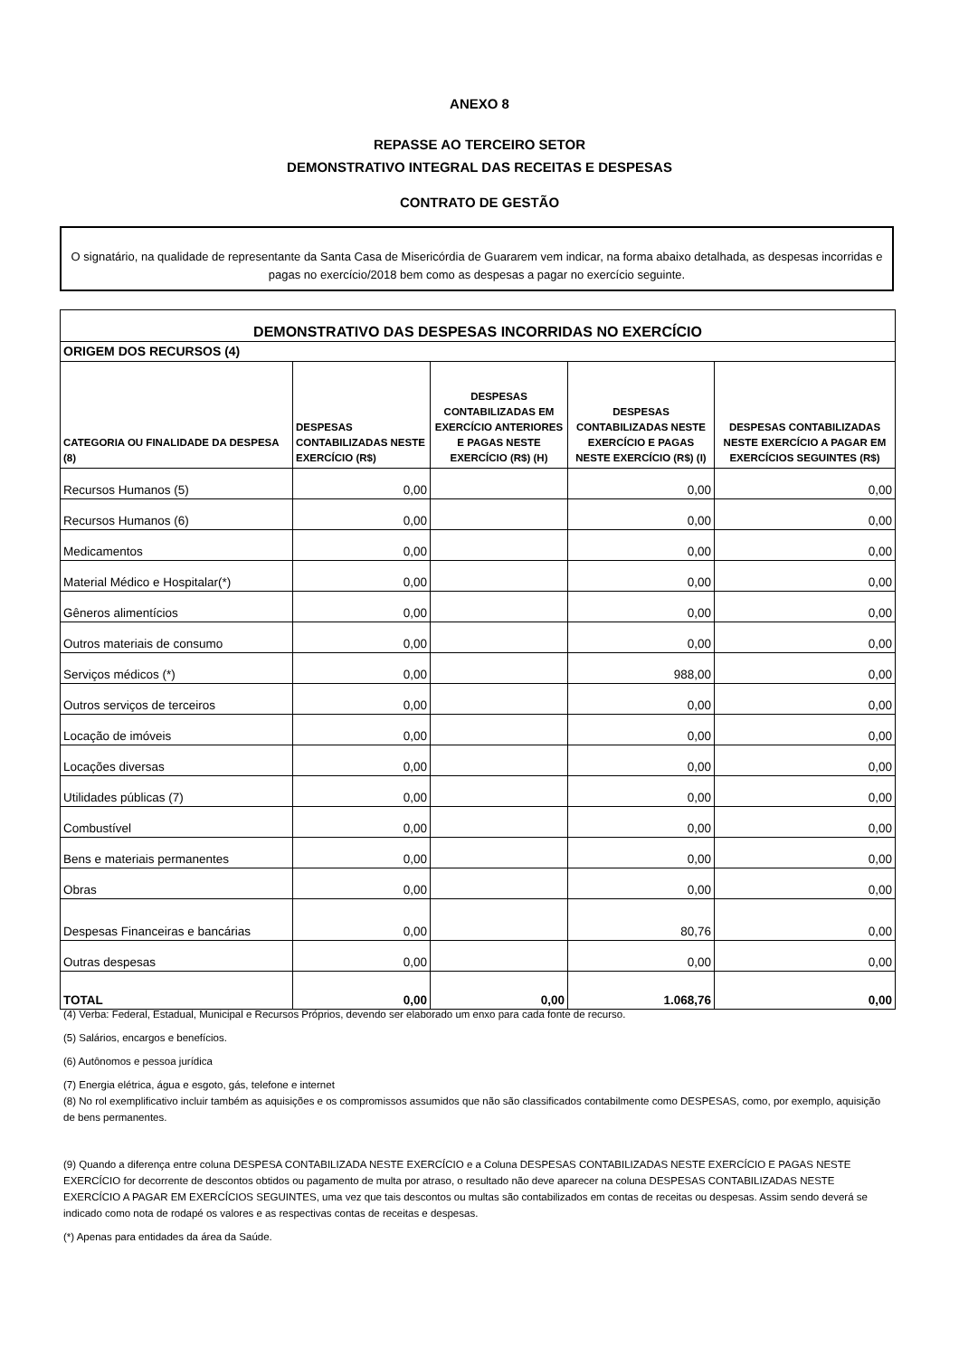ANEXO 8
REPASSE AO TERCEIRO SETOR
DEMONSTRATIVO INTEGRAL DAS RECEITAS E DESPESAS
CONTRATO DE GESTÃO
O signatário, na qualidade de representante da Santa Casa de Misericórdia de Guararem vem indicar, na forma abaixo detalhada, as despesas incorridas e pagas no exercício/2018 bem como as despesas a pagar no exercício seguinte.
| DEMONSTRATIVO DAS DESPESAS INCORRIDAS NO EXERCÍCIO | | | | |
| --- | --- | --- | --- | --- |
| ORIGEM DOS RECURSOS (4) | | | | |
| CATEGORIA OU FINALIDADE DA DESPESA (8) | DESPESAS CONTABILIZADAS NESTE EXERCÍCIO (R$) | DESPESAS CONTABILIZADAS EM EXERCÍCIO ANTERIORES E PAGAS NESTE EXERCÍCIO (R$) (H) | DESPESAS CONTABILIZADAS NESTE EXERCÍCIO E PAGAS NESTE EXERCÍCIO (R$) (I) | DESPESAS CONTABILIZADAS NESTE EXERCÍCIO A PAGAR EM EXERCÍCIOS SEGUINTES (R$) |
| Recursos Humanos (5) | 0,00 | | 0,00 | 0,00 |
| Recursos Humanos (6) | 0,00 | | 0,00 | 0,00 |
| Medicamentos | 0,00 | | 0,00 | 0,00 |
| Material Médico e Hospitalar(*) | 0,00 | | 0,00 | 0,00 |
| Gêneros alimentícios | 0,00 | | 0,00 | 0,00 |
| Outros materiais de consumo | 0,00 | | 0,00 | 0,00 |
| Serviços médicos (*) | 0,00 | | 988,00 | 0,00 |
| Outros serviços de terceiros | 0,00 | | 0,00 | 0,00 |
| Locação de imóveis | 0,00 | | 0,00 | 0,00 |
| Locações diversas | 0,00 | | 0,00 | 0,00 |
| Utilidades públicas (7) | 0,00 | | 0,00 | 0,00 |
| Combustível | 0,00 | | 0,00 | 0,00 |
| Bens e materiais permanentes | 0,00 | | 0,00 | 0,00 |
| Obras | 0,00 | | 0,00 | 0,00 |
| Despesas Financeiras e bancárias | 0,00 | | 80,76 | 0,00 |
| Outras despesas | 0,00 | | 0,00 | 0,00 |
| TOTAL | 0,00 | 0,00 | 1.068,76 | 0,00 |
(4) Verba: Federal, Estadual, Municipal e Recursos Próprios, devendo ser elaborado um enxo para cada fonte de recurso.
(5) Salários, encargos e benefícios.
(6) Autônomos e pessoa jurídica
(7) Energia elétrica, água e esgoto, gás, telefone e internet
(8) No rol exemplificativo incluir também as aquisições e os compromissos assumidos que não são classificados contabilmente como DESPESAS, como, por exemplo, aquisição de bens permanentes.
(9) Quando a diferença entre coluna DESPESA CONTABILIZADA NESTE EXERCÍCIO e a Coluna DESPESAS CONTABILIZADAS NESTE EXERCÍCIO E PAGAS NESTE EXERCÍCIO for decorrente de descontos obtidos ou pagamento de multa por atraso, o resultado não deve aparecer na coluna DESPESAS CONTABILIZADAS NESTE EXERCÍCIO A PAGAR EM EXERCÍCIOS SEGUINTES, uma vez que tais descontos ou multas são contabilizados em contas de receitas ou despesas. Assim sendo deverá se indicado como nota de rodapé os valores e as respectivas contas de receitas e despesas.
(*) Apenas para entidades da área da Saúde.